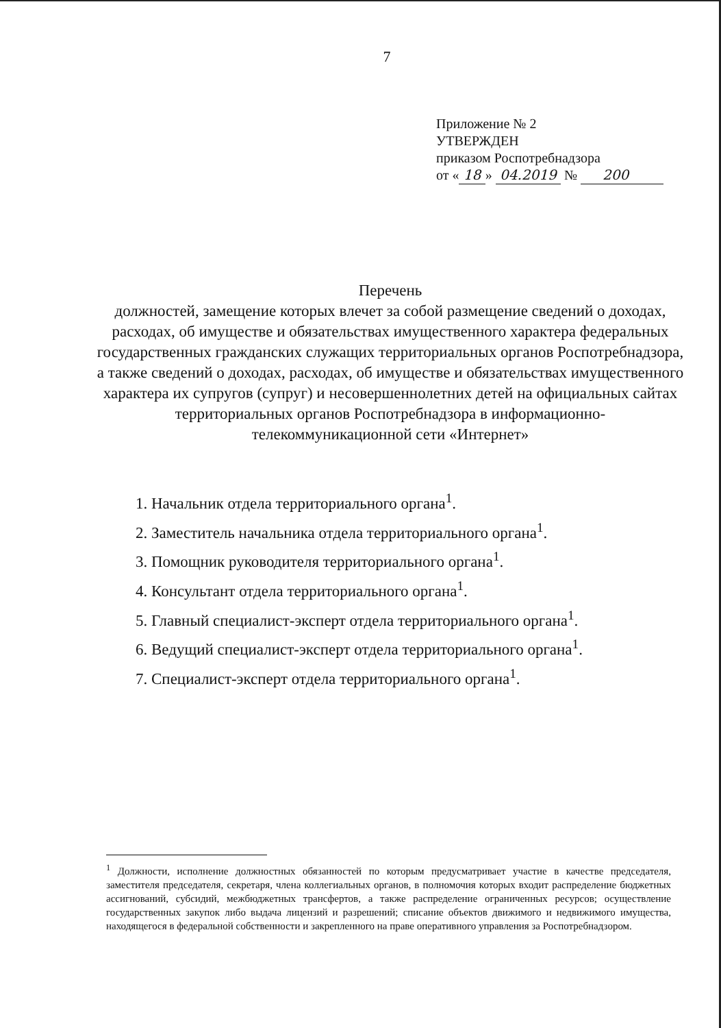7
Приложение № 2
УТВЕРЖДЕН
приказом Роспотребнадзора
от « 18 » 04.2019 № 200
Перечень
должностей, замещение которых влечет за собой размещение сведений о доходах, расходах, об имуществе и обязательствах имущественного характера федеральных государственных гражданских служащих территориальных органов Роспотребнадзора, а также сведений о доходах, расходах, об имуществе и обязательствах имущественного характера их супругов (супруг) и несовершеннолетних детей на официальных сайтах территориальных органов Роспотребнадзора в информационно-телекоммуникационной сети «Интернет»
1. Начальник отдела территориального органа<sup>1</sup>.
2. Заместитель начальника отдела территориального органа<sup>1</sup>.
3. Помощник руководителя территориального органа<sup>1</sup>.
4. Консультант отдела территориального органа<sup>1</sup>.
5. Главный специалист-эксперт отдела территориального органа<sup>1</sup>.
6. Ведущий специалист-эксперт отдела территориального органа<sup>1</sup>.
7. Специалист-эксперт отдела территориального органа<sup>1</sup>.
<sup>1</sup> Должности, исполнение должностных обязанностей по которым предусматривает участие в качестве председателя, заместителя председателя, секретаря, члена коллегиальных органов, в полномочия которых входит распределение бюджетных ассигнований, субсидий, межбюджетных трансфертов, а также распределение ограниченных ресурсов; осуществление государственных закупок либо выдача лицензий и разрешений; списание объектов движимого и недвижимого имущества, находящегося в федеральной собственности и закрепленного на праве оперативного управления за Роспотребнадзором.